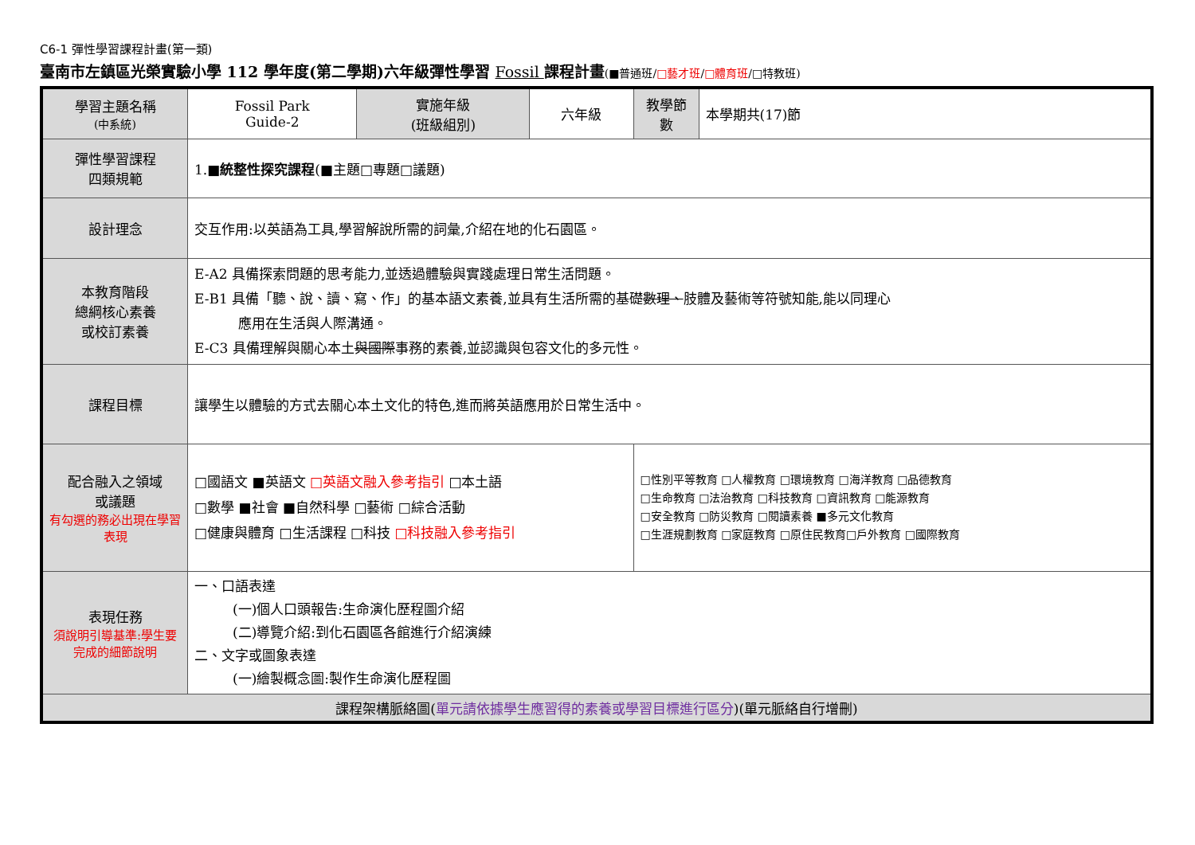C6-1 彈性學習課程計畫(第一類)
臺南市左鎮區光榮實驗小學 112 學年度(第二學期)六年級彈性學習 Fossil 課程計畫(■普通班/□藝才班/□體育班/□特教班)
| 學習主題名稱 (中系統) | Fossil Park Guide-2 | 實施年級 (班級組別) | 六年級 | 教學節數 | 本學期共(17)節 |
| 彈性學習課程 四類規範 | 1.■ 統整性探究課程 (■主題□專題□議題) | | | | |
| 設計理念 | 交互作用:以英語為工具,學習解說所需的詞彙,介紹在地的化石園區。 | | | | |
| 本教育階段 總綱核心素養 或校訂素養 | E-A2 具備探索問題的思考能力,並透過體驗與實踐處理日常生活問題。 E-B1 具備「聽、說、讀、寫、作」的基本語文素養,並具有生活所需的基礎 數理、 肢體及藝術等符號知能,能以同理心 應用在生活與人際溝通。 E-C3 具備理解與關心本土 與國際 事務的素養,並認識與包容文化的多元性。 | | | | |
| 課程目標 | 讓學生以體驗的方式去關心本土文化的特色,進而將英語應用於日常生活中。 | | | | |
| 配合融入之領域 或議題 有勾選的務必出現在學習表現 | □國語文 ■英語文 □英語文融入參考指引 □本土語 □數學 ■社會 ■自然科學 □藝術 □綜合活動 □健康與體育 □生活課程 □科技 □科技融入參考指引 | | | □性別平等教育 □人權教育 □環境教育 □海洋教育 □品德教育 □生命教育 □法治教育 □科技教育 □資訊教育 □能源教育 □安全教育 □防災教育 □閱讀素養 ■多元文化教育 □生涯規劃教育 □家庭教育 □原住民教育□戶外教育 □國際教育 | |
| 表現任務 須說明引導基準:學生要完成的細節說明 | 一、口語表達 (一)個人口頭報告:生命演化歷程圖介紹 (二)導覽介紹:到化石園區各館進行介紹演練 二、文字或圖象表達 (一)繪製概念圖:製作生命演化歷程圖 | | | | |
| 課程架構脈絡圖( 單元請依據學生應習得的素養或學習目標進行區分 )(單元脈絡自行增刪) | | | | | |